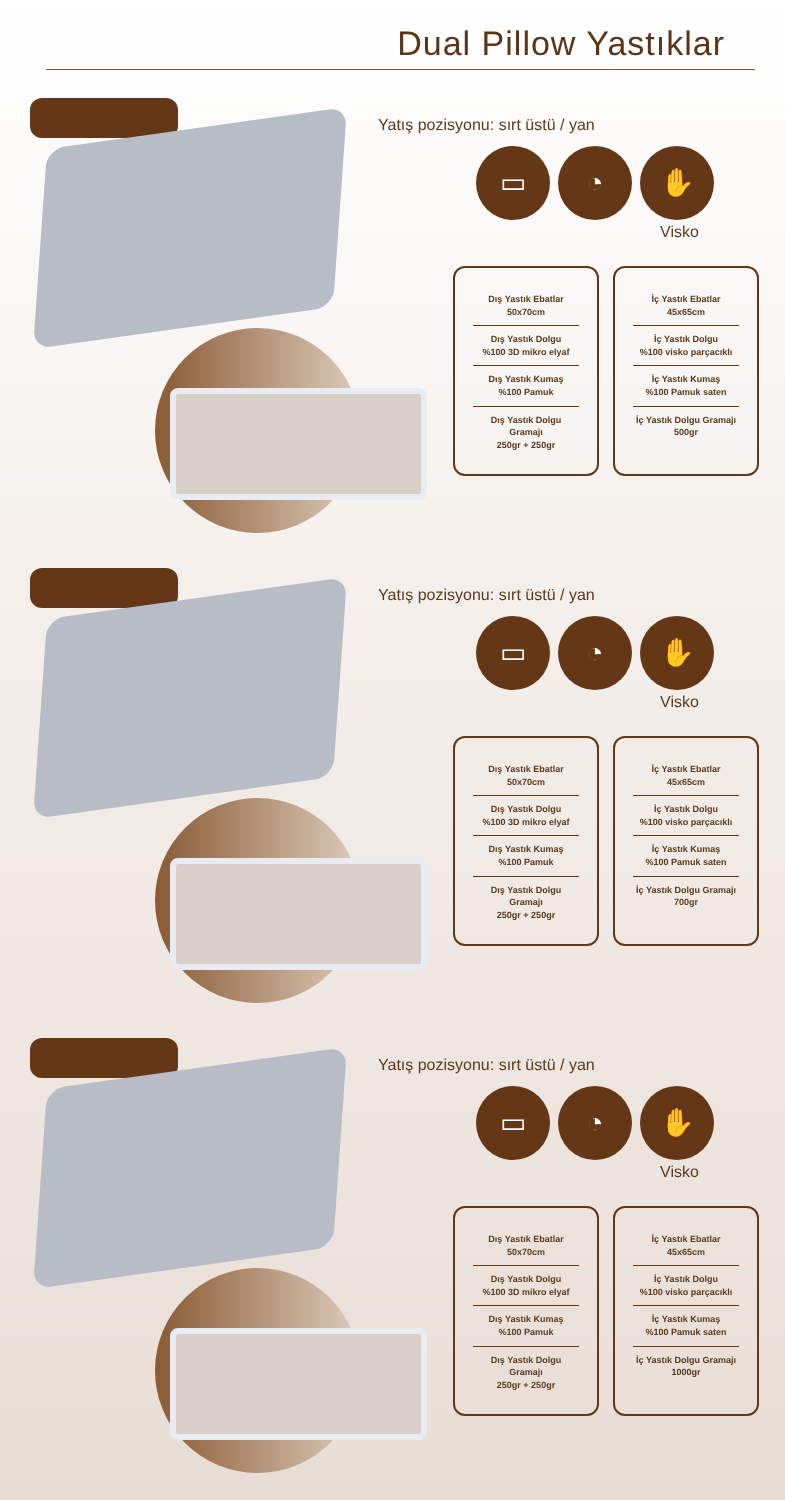Dual Pillow Yastıklar
Yatış pozisyonu: sırt üstü / yan
▭ ◔ ✋
Visko
Dış Yastık Ebatlar
50x70cm
Dış Yastık Dolgu
%100 3D mikro elyaf
Dış Yastık Kumaş
%100 Pamuk
Dış Yastık Dolgu Gramajı
250gr + 250gr
İç Yastık Ebatlar
45x65cm
İç Yastık Dolgu
%100 visko parçacıklı
İç Yastık Kumaş
%100 Pamuk saten
İç Yastık Dolgu Gramajı
500gr
Yatış pozisyonu: sırt üstü / yan
▭ ◔ ✋
Visko
Dış Yastık Ebatlar
50x70cm
Dış Yastık Dolgu
%100 3D mikro elyaf
Dış Yastık Kumaş
%100 Pamuk
Dış Yastık Dolgu Gramajı
250gr + 250gr
İç Yastık Ebatlar
45x65cm
İç Yastık Dolgu
%100 visko parçacıklı
İç Yastık Kumaş
%100 Pamuk saten
İç Yastık Dolgu Gramajı
700gr
Yatış pozisyonu: sırt üstü / yan
▭ ◔ ✋
Visko
Dış Yastık Ebatlar
50x70cm
Dış Yastık Dolgu
%100 3D mikro elyaf
Dış Yastık Kumaş
%100 Pamuk
Dış Yastık Dolgu Gramajı
250gr + 250gr
İç Yastık Ebatlar
45x65cm
İç Yastık Dolgu
%100 visko parçacıklı
İç Yastık Kumaş
%100 Pamuk saten
İç Yastık Dolgu Gramajı
1000gr